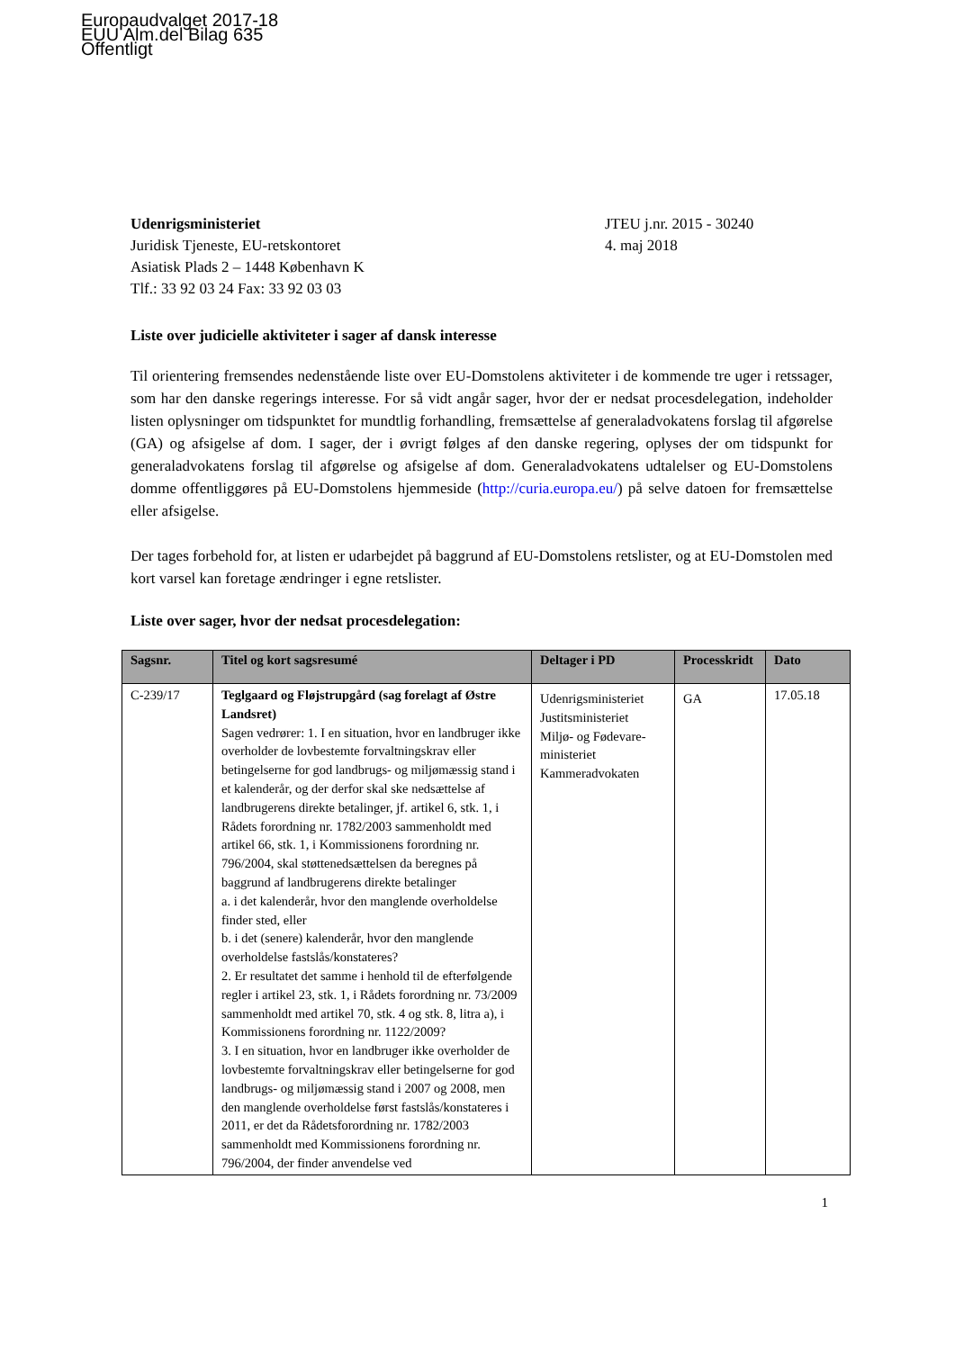Europaudvalget 2017-18
EUU Alm.del Bilag 635
Offentligt
Udenrigsministeriet
Juridisk Tjeneste, EU-retskontoret
Asiatisk Plads 2 – 1448 København K
Tlf.: 33 92 03 24 Fax: 33 92 03 03
JTEU j.nr. 2015 - 30240
4. maj 2018
Liste over judicielle aktiviteter i sager af dansk interesse
Til orientering fremsendes nedenstående liste over EU-Domstolens aktiviteter i de kommende tre uger i retssager, som har den danske regerings interesse. For så vidt angår sager, hvor der er nedsat procesdelegation, indeholder listen oplysninger om tidspunktet for mundtlig forhandling, fremsættelse af generaladvokatens forslag til afgørelse (GA) og afsigelse af dom. I sager, der i øvrigt følges af den danske regering, oplyses der om tidspunkt for generaladvokatens forslag til afgørelse og afsigelse af dom. Generaladvokatens udtalelser og EU-Domstolens domme offentliggøres på EU-Domstolens hjemmeside (http://curia.europa.eu/) på selve datoen for fremsættelse eller afsigelse.
Der tages forbehold for, at listen er udarbejdet på baggrund af EU-Domstolens retslister, og at EU-Domstolen med kort varsel kan foretage ændringer i egne retslister.
Liste over sager, hvor der nedsat procesdelegation:
| Sagsnr. | Titel og kort sagsresumé | Deltager i PD | Processkridt | Dato |
| --- | --- | --- | --- | --- |
| C-239/17 | Teglgaard og Fløjstrupgård (sag forelagt af Østre Landsret) Sagen vedrører: 1. I en situation, hvor en landbruger ikke overholder de lovbestemte forvaltningskrav eller betingelserne for god landbrugs- og miljømæssig stand i et kalenderår, og der derfor skal ske nedsættelse af landbrugerens direkte betalinger, jf. artikel 6, stk. 1, i Rådets forordning nr. 1782/2003 sammenholdt med artikel 66, stk. 1, i Kommissionens forordning nr. 796/2004, skal støttenedsættelsen da beregnes på baggrund af landbrugerens direkte betalinger a. i det kalenderår, hvor den manglende overholdelse finder sted, eller b. i det (senere) kalenderår, hvor den manglende overholdelse fastslås/konstateres? 2. Er resultatet det samme i henhold til de efterfølgende regler i artikel 23, stk. 1, i Rådets forordning nr. 73/2009 sammenholdt med artikel 70, stk. 4 og stk. 8, litra a), i Kommissionens forordning nr. 1122/2009? 3. I en situation, hvor en landbruger ikke overholder de lovbestemte forvaltningskrav eller betingelserne for god landbrugs- og miljømæssig stand i 2007 og 2008, men den manglende overholdelse først fastslås/konstateres i 2011, er det da Rådetsforordning nr. 1782/2003 sammenholdt med Kommissionens forordning nr. 796/2004, der finder anvendelse ved | Udenrigsministeriet Justitsministeriet Miljø- og Fødevare-ministeriet Kammeradvokaten | GA | 17.05.18 |
1